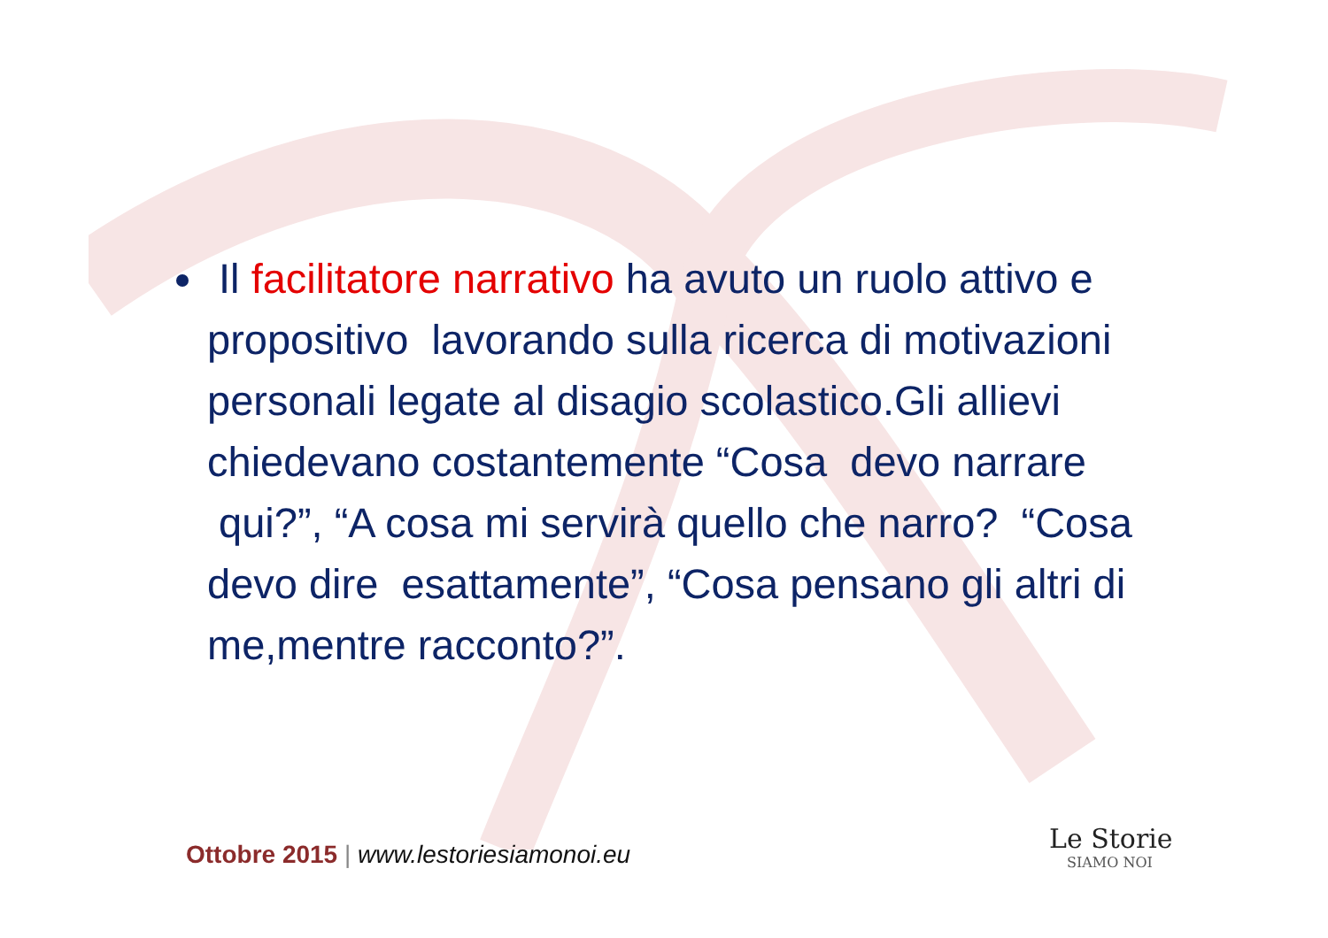Il facilitatore narrativo ha avuto un ruolo attivo e propositivo lavorando sulla ricerca di motivazioni personali legate al disagio scolastico.Gli allievi chiedevano costantemente “Cosa devo narrare qui?”, “A cosa mi servirà quello che narro? “Cosa devo dire esattamente”, “Cosa pensano gli altri di me,mentre racconto?”.
Ottobre 2015 | www.lestoriesiamonoi.eu
Le Storie
SIAMO NOI